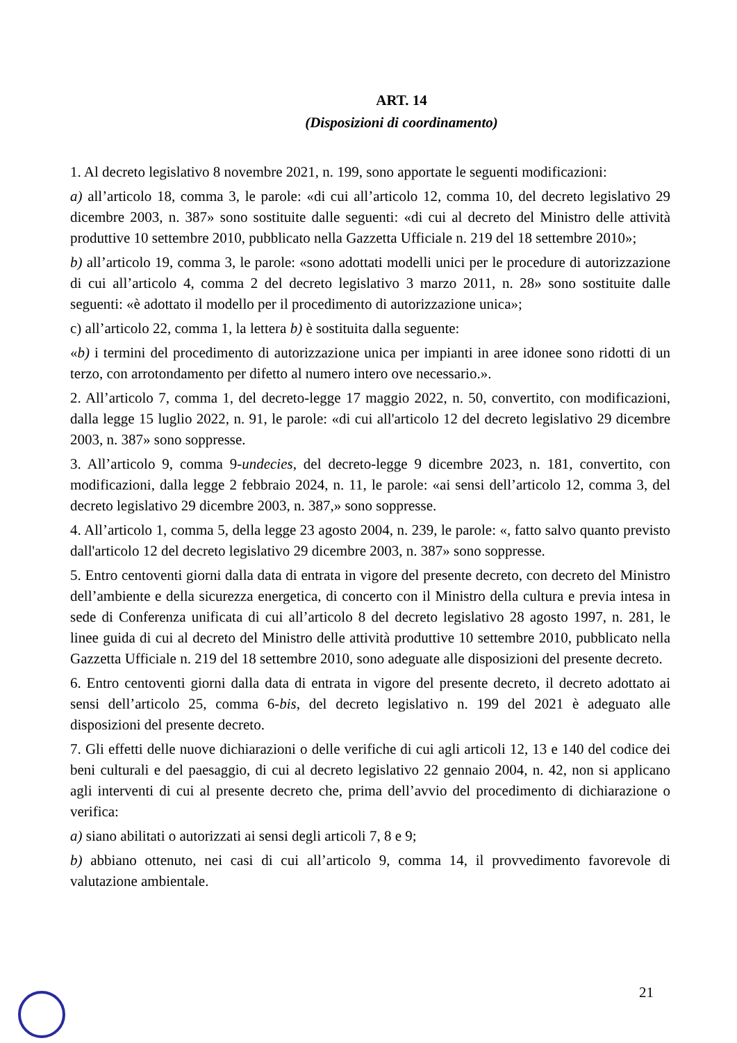ART. 14
(Disposizioni di coordinamento)
1. Al decreto legislativo 8 novembre 2021, n. 199, sono apportate le seguenti modificazioni:
a) all’articolo 18, comma 3, le parole: «di cui all’articolo 12, comma 10, del decreto legislativo 29 dicembre 2003, n. 387» sono sostituite dalle seguenti: «di cui al decreto del Ministro delle attività produttive 10 settembre 2010, pubblicato nella Gazzetta Ufficiale n. 219 del 18 settembre 2010»;
b) all’articolo 19, comma 3, le parole: «sono adottati modelli unici per le procedure di autorizzazione di cui all’articolo 4, comma 2 del decreto legislativo 3 marzo 2011, n. 28» sono sostituite dalle seguenti: «è adottato il modello per il procedimento di autorizzazione unica»;
c) all’articolo 22, comma 1, la lettera b) è sostituita dalla seguente:
«b) i termini del procedimento di autorizzazione unica per impianti in aree idonee sono ridotti di un terzo, con arrotondamento per difetto al numero intero ove necessario.».
2. All’articolo 7, comma 1, del decreto-legge 17 maggio 2022, n. 50, convertito, con modificazioni, dalla legge 15 luglio 2022, n. 91, le parole: «di cui all'articolo 12 del decreto legislativo 29 dicembre 2003, n. 387» sono soppresse.
3. All’articolo 9, comma 9-undecies, del decreto-legge 9 dicembre 2023, n. 181, convertito, con modificazioni, dalla legge 2 febbraio 2024, n. 11, le parole: «ai sensi dell’articolo 12, comma 3, del decreto legislativo 29 dicembre 2003, n. 387,» sono soppresse.
4. All’articolo 1, comma 5, della legge 23 agosto 2004, n. 239, le parole: «, fatto salvo quanto previsto dall'articolo 12 del decreto legislativo 29 dicembre 2003, n. 387» sono soppresse.
5. Entro centoventi giorni dalla data di entrata in vigore del presente decreto, con decreto del Ministro dell’ambiente e della sicurezza energetica, di concerto con il Ministro della cultura e previa intesa in sede di Conferenza unificata di cui all’articolo 8 del decreto legislativo 28 agosto 1997, n. 281, le linee guida di cui al decreto del Ministro delle attività produttive 10 settembre 2010, pubblicato nella Gazzetta Ufficiale n. 219 del 18 settembre 2010, sono adeguate alle disposizioni del presente decreto.
6. Entro centoventi giorni dalla data di entrata in vigore del presente decreto, il decreto adottato ai sensi dell’articolo 25, comma 6-bis, del decreto legislativo n. 199 del 2021 è adeguato alle disposizioni del presente decreto.
7. Gli effetti delle nuove dichiarazioni o delle verifiche di cui agli articoli 12, 13 e 140 del codice dei beni culturali e del paesaggio, di cui al decreto legislativo 22 gennaio 2004, n. 42, non si applicano agli interventi di cui al presente decreto che, prima dell’avvio del procedimento di dichiarazione o verifica:
a) siano abilitati o autorizzati ai sensi degli articoli 7, 8 e 9;
b) abbiano ottenuto, nei casi di cui all’articolo 9, comma 14, il provvedimento favorevole di valutazione ambientale.
21